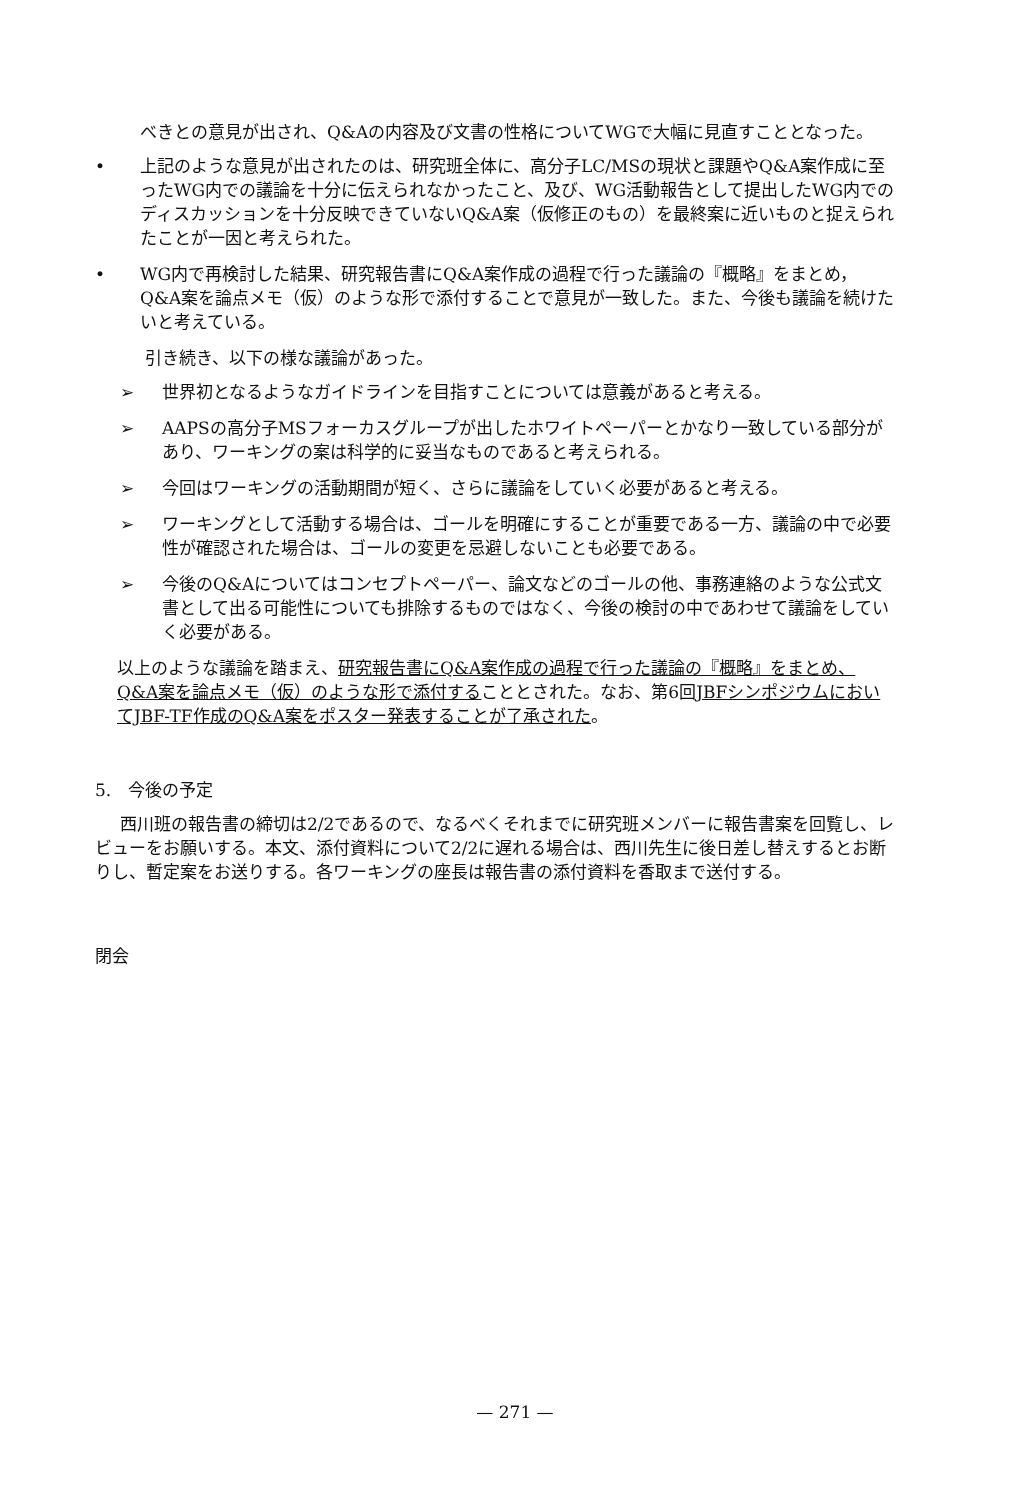べきとの意見が出され、Q&Aの内容及び文書の性格についてWGで大幅に見直すこととなった。
• 上記のような意見が出されたのは、研究班全体に、高分子LC/MSの現状と課題やQ&A案作成に至ったWG内での議論を十分に伝えられなかったこと、及び、WG活動報告として提出したWG内でのディスカッションを十分反映できていないQ&A案（仮修正のもの）を最終案に近いものと捉えられたことが一因と考えられた。
• WG内で再検討した結果、研究報告書にQ&A案作成の過程で行った議論の『概略』をまとめ，Q&A案を論点メモ（仮）のような形で添付することで意見が一致した。また、今後も議論を続けたいと考えている。
引き続き、以下の様な議論があった。
➢ 世界初となるようなガイドラインを目指すことについては意義があると考える。
➢ AAPSの高分子MSフォーカスグループが出したホワイトペーパーとかなり一致している部分があり、ワーキングの案は科学的に妥当なものであると考えられる。
➢ 今回はワーキングの活動期間が短く、さらに議論をしていく必要があると考える。
➢ ワーキングとして活動する場合は、ゴールを明確にすることが重要である一方、議論の中で必要性が確認された場合は、ゴールの変更を忌避しないことも必要である。
➢ 今後のQ&Aについてはコンセプトペーパー、論文などのゴールの他、事務連絡のような公式文書として出る可能性についても排除するものではなく、今後の検討の中であわせて議論をしていく必要がある。
以上のような議論を踏まえ、研究報告書にQ&A案作成の過程で行った議論の『概略』をまとめ、Q&A案を論点メモ（仮）のような形で添付することとされた。なお、第6回JBFシンポジウムにおいてJBF-TF作成のQ&A案をポスター発表することが了承された。
5.　今後の予定
西川班の報告書の締切は2/2であるので、なるべくそれまでに研究班メンバーに報告書案を回覧し、レビューをお願いする。本文、添付資料について2/2に遅れる場合は、西川先生に後日差し替えするとお断りし、暫定案をお送りする。各ワーキングの座長は報告書の添付資料を香取まで送付する。
閉会
— 271 —